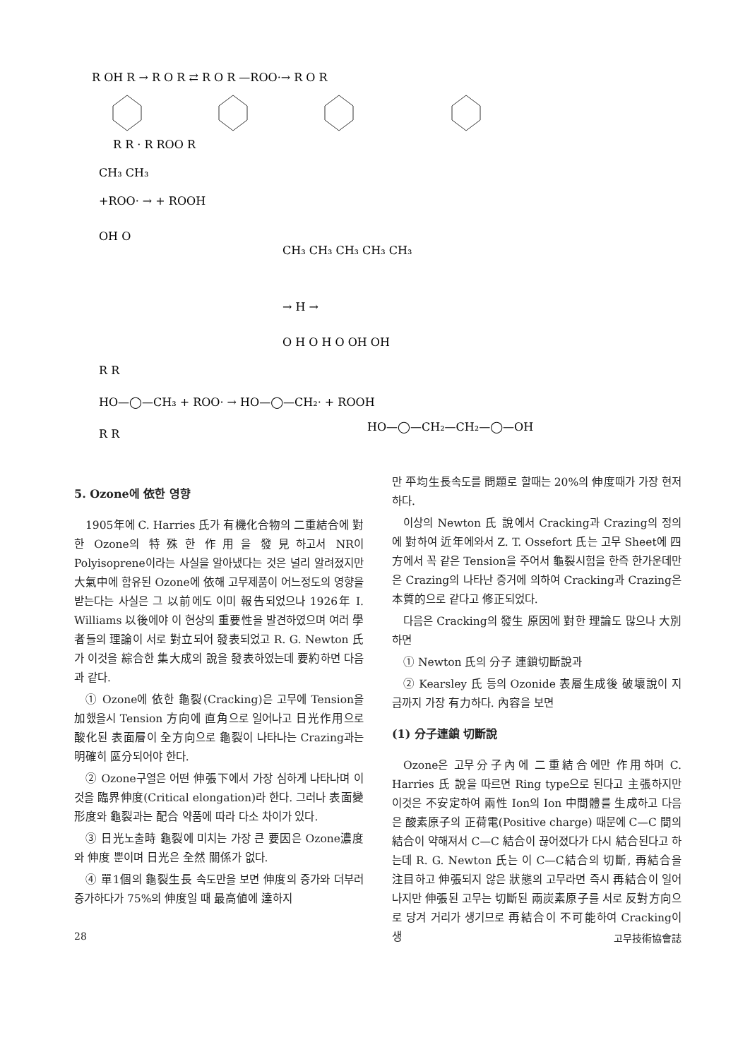R OH R → R O R ⇄ R O R —ROO·→ R O R
R R · R ROO R
CH₃ CH₃
+ROO· → + ROOH
OH O
CH₃ CH₃ CH₃ CH₃ CH₃
→ H →
O H O H O OH OH
R R
HO—◯—CH₃ + ROO· → HO—◯—CH₂· + ROOH
HO—◯—CH₂—CH₂—◯—OH
R R
5. Ozone에 依한 영향
1905年에 C. Harries 氏가 有機化合物의 二重結合에 對한 Ozone의 特殊한 作用을 發見하고서 NR이 Polyisoprene이라는 사실을 알아냈다는 것은 널리 알려졌지만 大氣中에 함유된 Ozone에 依해 고무제품이 어느정도의 영향을 받는다는 사실은 그 以前에도 이미 報告되었으나 1926年 I. Williams 以後에야 이 현상의 重要性을 발견하였으며 여러 學者들의 理論이 서로 對立되어 發表되었고 R. G. Newton 氏가 이것을 綜合한 集大成의 說을 發表하였는데 要約하면 다음과 같다.
① Ozone에 依한 龜裂(Cracking)은 고무에 Tension을 加했을시 Tension 方向에 直角으로 일어나고 日光作用으로 酸化된 表面層이 全方向으로 龜裂이 나타나는 Crazing과는 明確히 區分되어야 한다.
② Ozone구열은 어떤 伸張下에서 가장 심하게 나타나며 이것을 臨界伸度(Critical elongation)라 한다. 그러나 表面變形度와 龜裂과는 配合 약품에 따라 다소 차이가 있다.
③ 日光노출時 龜裂에 미치는 가장 큰 要因은 Ozone濃度와 伸度 뿐이며 日光은 全然 關係가 없다.
④ 單1個의 龜裂生長 속도만을 보면 伸度의 증가와 더부러 증가하다가 75%의 伸度일 때 最高値에 達하지
만 平均生長속도를 問題로 할때는 20%의 伸度때가 가장 현저하다.
이상의 Newton 氏 說에서 Cracking과 Crazing의 정의에 對하여 近年에와서 Z. T. Ossefort 氏는 고무 Sheet에 四方에서 꼭 같은 Tension을 주어서 龜裂시험을 한즉 한가운데만은 Crazing의 나타난 증거에 의하여 Cracking과 Crazing은 本質的으로 같다고 修正되었다.
다음은 Cracking의 發生 原因에 對한 理論도 많으나 大別하면
① Newton 氏의 分子 連鎖切斷說과
② Kearsley 氏 등의 Ozonide 表層生成後 破壞說이 지금까지 가장 有力하다. 內容을 보면
(1) 分子連鎖 切斷說
Ozone은 고무分子內에 二重結合에만 作用하며 C. Harries 氏 說을 따르면 Ring type으로 된다고 主張하지만 이것은 不安定하여 兩性 Ion의 Ion 中間體를 生成하고 다음은 酸素原子의 正荷電(Positive charge) 때문에 C—C 間의 結合이 약해져서 C—C 結合이 끊어졌다가 다시 結合된다고 하는데 R. G. Newton 氏는 이 C—C結合의 切斷, 再結合을 注目하고 伸張되지 않은 狀態의 고무라면 즉시 再結合이 일어 나지만 伸張된 고무는 切斷된 兩炭素原子를 서로 反對方向으로 당겨 거리가 생기므로 再結合이 不可能하여 Cracking이 생
28 고무技術協會誌